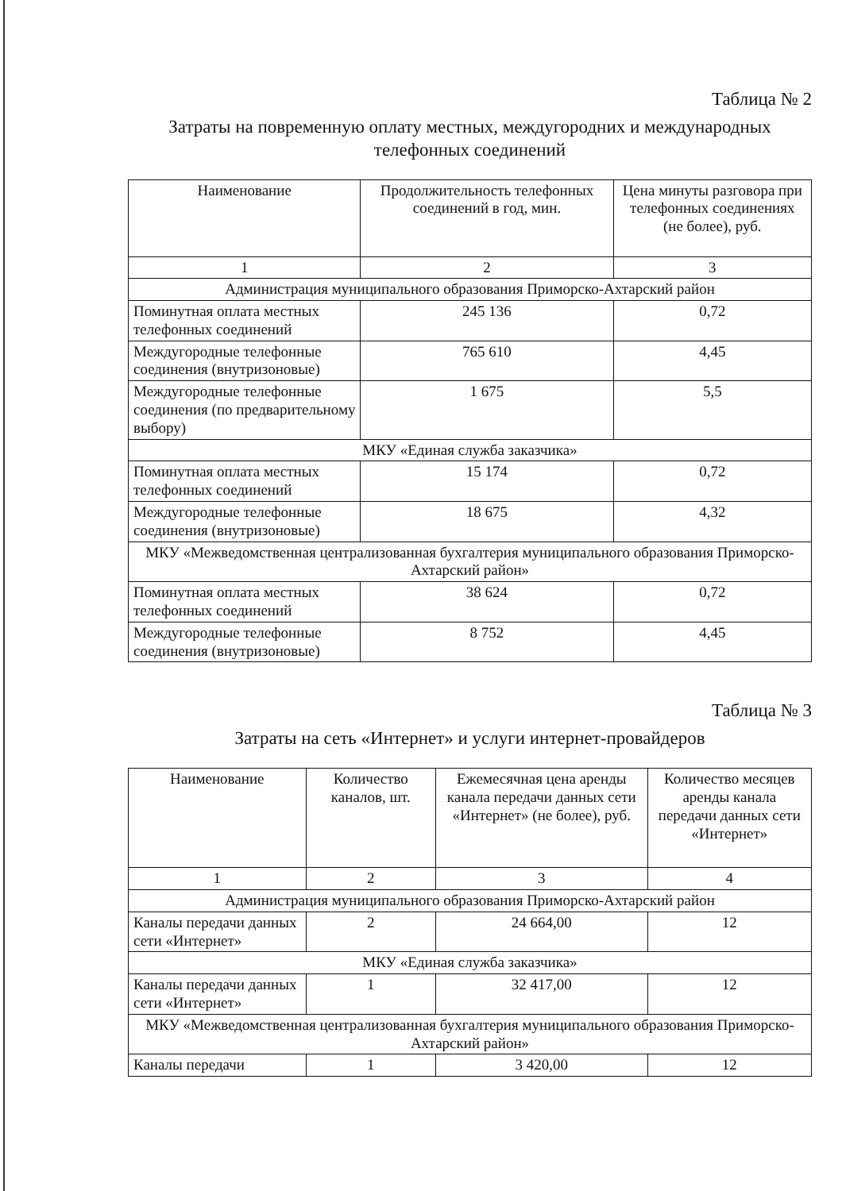Таблица № 2
Затраты на повременную оплату местных, междугородних и международных
телефонных соединений
| Наименование | Продолжительность телефонных соединений в год, мин. | Цена минуты разговора при телефонных соединениях (не более), руб. |
| --- | --- | --- |
| 1 | 2 | 3 |
| Администрация муниципального образования Приморско-Ахтарский район | | |
| Поминутная оплата местных телефонных соединений | 245 136 | 0,72 |
| Междугородные телефонные соединения (внутризоновые) | 765 610 | 4,45 |
| Междугородные телефонные соединения (по предварительному выбору) | 1 675 | 5,5 |
| МКУ «Единая служба заказчика» | | |
| Поминутная оплата местных телефонных соединений | 15 174 | 0,72 |
| Междугородные телефонные соединения (внутризоновые) | 18 675 | 4,32 |
| МКУ «Межведомственная централизованная бухгалтерия муниципального образования Приморско-Ахтарский район» | | |
| Поминутная оплата местных телефонных соединений | 38 624 | 0,72 |
| Междугородные телефонные соединения (внутризоновые) | 8 752 | 4,45 |
Таблица № 3
Затраты на сеть «Интернет» и услуги интернет-провайдеров
| Наименование | Количество каналов, шт. | Ежемесячная цена аренды канала передачи данных сети «Интернет» (не более), руб. | Количество месяцев аренды канала передачи данных сети «Интернет» |
| --- | --- | --- | --- |
| 1 | 2 | 3 | 4 |
| Администрация муниципального образования Приморско-Ахтарский район | | | |
| Каналы передачи данных сети «Интернет» | 2 | 24 664,00 | 12 |
| МКУ «Единая служба заказчика» | | | |
| Каналы передачи данных сети «Интернет» | 1 | 32 417,00 | 12 |
| МКУ «Межведомственная централизованная бухгалтерия муниципального образования Приморско-Ахтарский район» | | | |
| Каналы передачи | 1 | 3 420,00 | 12 |